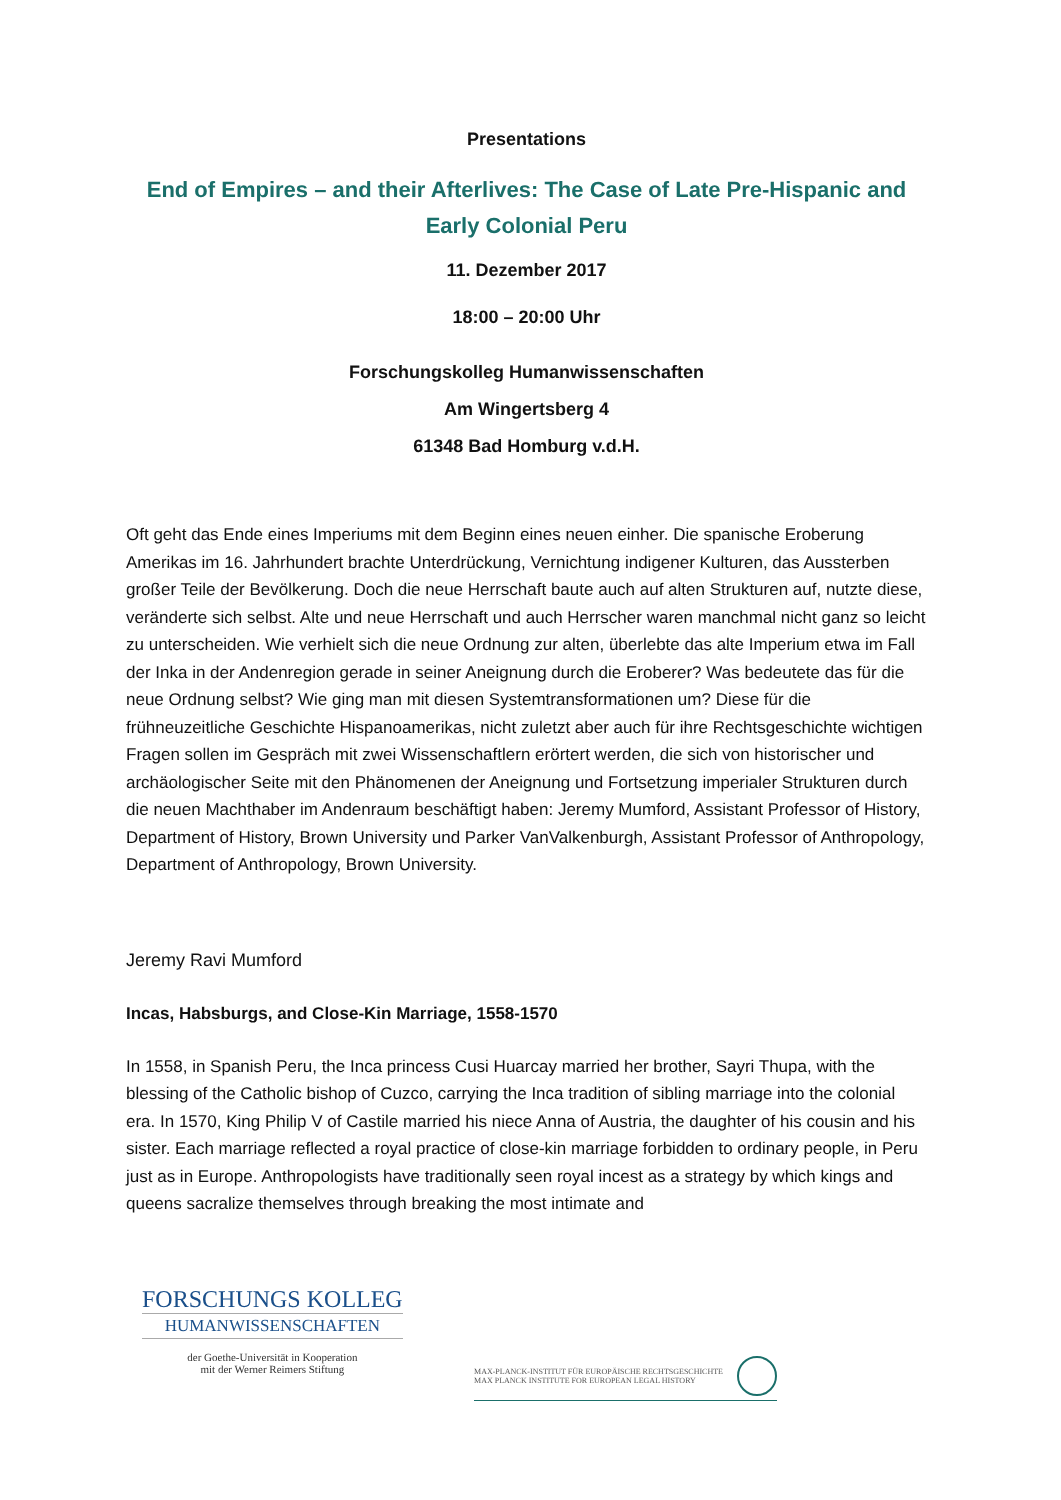Presentations
End of Empires – and their Afterlives: The Case of Late Pre-Hispanic and Early Colonial Peru
11. Dezember 2017
18:00 – 20:00 Uhr
Forschungskolleg Humanwissenschaften
Am Wingertsberg 4
61348 Bad Homburg v.d.H.
Oft geht das Ende eines Imperiums mit dem Beginn eines neuen einher. Die spanische Eroberung Amerikas im 16. Jahrhundert brachte Unterdrückung, Vernichtung indigener Kulturen, das Aussterben großer Teile der Bevölkerung. Doch die neue Herrschaft baute auch auf alten Strukturen auf, nutzte diese, veränderte sich selbst. Alte und neue Herrschaft und auch Herrscher waren manchmal nicht ganz so leicht zu unterscheiden. Wie verhielt sich die neue Ordnung zur alten, überlebte das alte Imperium etwa im Fall der Inka in der Andenregion gerade in seiner Aneignung durch die Eroberer? Was bedeutete das für die neue Ordnung selbst? Wie ging man mit diesen Systemtransformationen um? Diese für die frühneuzeitliche Geschichte Hispanoamerikas, nicht zuletzt aber auch für ihre Rechtsgeschichte wichtigen Fragen sollen im Gespräch mit zwei Wissenschaftlern erörtert werden, die sich von historischer und archäologischer Seite mit den Phänomenen der Aneignung und Fortsetzung imperialer Strukturen durch die neuen Machthaber im Andenraum beschäftigt haben: Jeremy Mumford, Assistant Professor of History, Department of History, Brown University und Parker VanValkenburgh, Assistant Professor of Anthropology, Department of Anthropology, Brown University.
Jeremy Ravi Mumford
Incas, Habsburgs, and Close-Kin Marriage, 1558-1570
In 1558, in Spanish Peru, the Inca princess Cusi Huarcay married her brother, Sayri Thupa, with the blessing of the Catholic bishop of Cuzco, carrying the Inca tradition of sibling marriage into the colonial era. In 1570, King Philip V of Castile married his niece Anna of Austria, the daughter of his cousin and his sister. Each marriage reflected a royal practice of close-kin marriage forbidden to ordinary people, in Peru just as in Europe. Anthropologists have traditionally seen royal incest as a strategy by which kings and queens sacralize themselves through breaking the most intimate and
FORSCHUNGS KOLLEG
HUMANWISSENSCHAFTEN
der Goethe-Universität in Kooperation
mit der Werner Reimers Stiftung
MAX-PLANCK-INSTITUT FÜR EUROPÄISCHE RECHTSGESCHICHTE
MAX PLANCK INSTITUTE FOR EUROPEAN LEGAL HISTORY